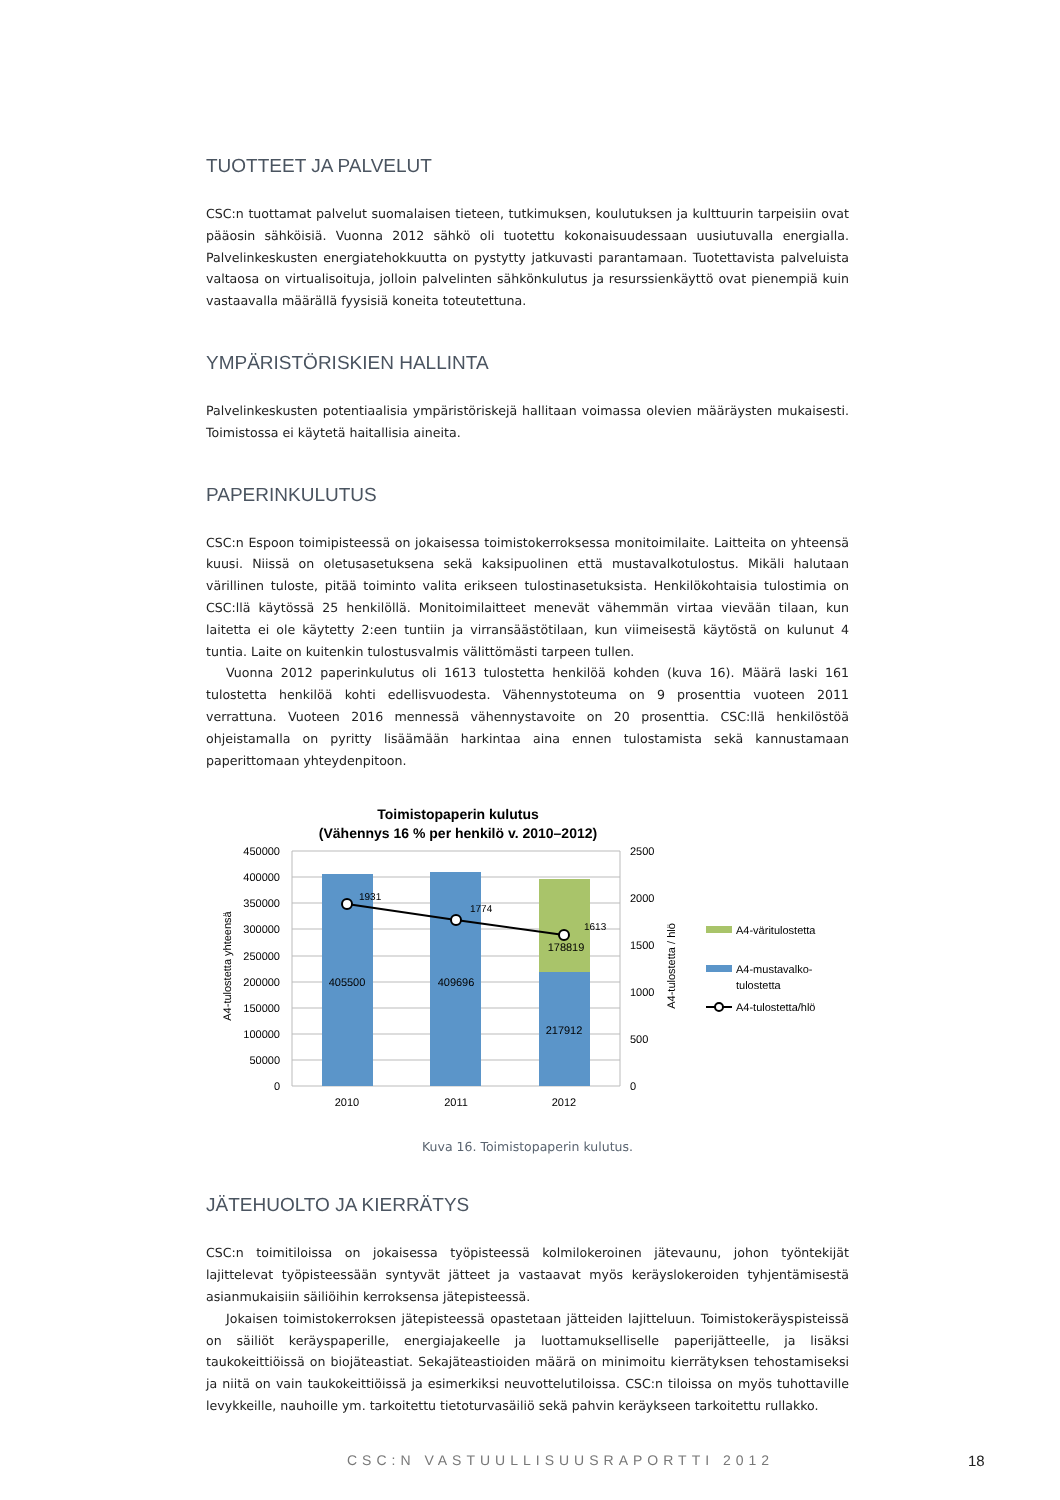TUOTTEET JA PALVELUT
CSC:n tuottamat palvelut suomalaisen tieteen, tutkimuksen, koulutuksen ja kulttuurin tarpeisiin ovat pääosin sähköisiä. Vuonna 2012 sähkö oli tuotettu kokonaisuudessaan uusiutuvalla energialla. Palvelinkeskusten energiatehokkuutta on pystytty jatkuvasti parantamaan. Tuotettavista palveluista valtaosa on virtualisoituja, jolloin palvelinten sähkönkulutus ja resurssienkäyttö ovat pienempiä kuin vastaavalla määrällä fyysisiä koneita toteutettuna.
YMPÄRISTÖRISKIEN HALLINTA
Palvelinkeskusten potentiaalisia ympäristöriskejä hallitaan voimassa olevien määräysten mukaisesti. Toimistossa ei käytetä haitallisia aineita.
PAPERINKULUTUS
CSC:n Espoon toimipisteessä on jokaisessa toimistokerroksessa monitoimilaite. Laitteita on yhteensä kuusi. Niissä on oletusasetuksena sekä kaksipuolinen että mustavalkotulostus. Mikäli halutaan värillinen tuloste, pitää toiminto valita erikseen tulostinasetuksista. Henkilökohtaisia tulostimia on CSC:llä käytössä 25 henkilöllä. Monitoimilaitteet menevät vähemmän virtaa vievään tilaan, kun laitetta ei ole käytetty 2:een tuntiin ja virransäästötilaan, kun viimeisestä käytöstä on kulunut 4 tuntia. Laite on kuitenkin tulostusvalmis välittömästi tarpeen tullen.
Vuonna 2012 paperinkulutus oli 1613 tulostetta henkilöä kohden (kuva 16). Määrä laski 161 tulostetta henkilöä kohti edellisvuodesta. Vähennystoteuma on 9 prosenttia vuoteen 2011 verrattuna. Vuoteen 2016 mennessä vähennystavoite on 20 prosenttia. CSC:llä henkilöstöä ohjeistamalla on pyritty lisäämään harkintaa aina ennen tulostamista sekä kannustamaan paperittomaan yhteydenpitoon.
Toimistopaperin kulutus
(Vähennys 16 % per henkilö v. 2010–2012)
450000
400000
350000
300000
250000
200000
150000
100000
50000
0
2500
2000
1500
1000
500
0
405500
409696
217912
178819
1931
1774
1613
2010
2011
2012
A4-tulostetta yhteensä
A4-tulostetta / hlö
A4-väritulostetta
A4-mustavalko-
tulostetta
A4-tulostetta/hlö
Kuva 16. Toimistopaperin kulutus.
JÄTEHUOLTO JA KIERRÄTYS
CSC:n toimitiloissa on jokaisessa työpisteessä kolmilokeroinen jätevaunu, johon työntekijät lajittelevat työpisteessään syntyvät jätteet ja vastaavat myös keräyslokeroiden tyhjentämisestä asianmukaisiin säiliöihin kerroksensa jätepisteessä.
Jokaisen toimistokerroksen jätepisteessä opastetaan jätteiden lajitteluun. Toimistokeräyspisteissä on säiliöt keräyspaperille, energiajakeelle ja luottamukselliselle paperijätteelle, ja lisäksi taukokeittiöissä on biojäteastiat. Sekajäteastioiden määrä on minimoitu kierrätyksen tehostamiseksi ja niitä on vain taukokeittiöissä ja esimerkiksi neuvottelutiloissa. CSC:n tiloissa on myös tuhottaville levykkeille, nauhoille ym. tarkoitettu tietoturvasäiliö sekä pahvin keräykseen tarkoitettu rullakko.
CSC:N VASTUULLISUUSRAPORTTI 2012 18